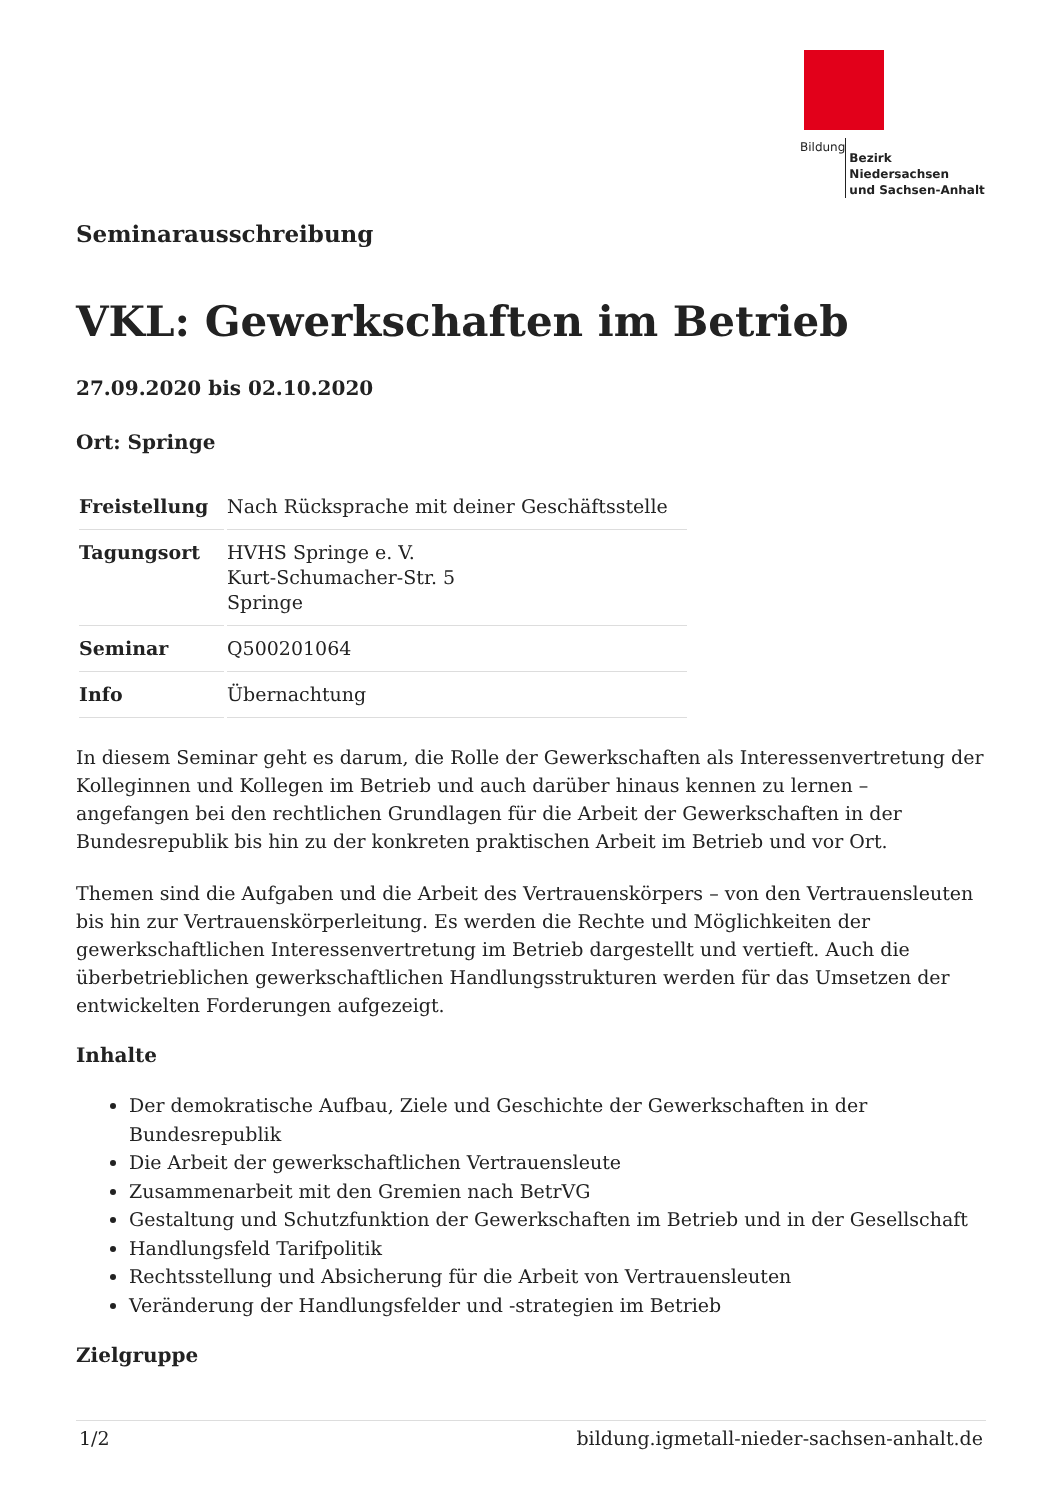Bildung Bezirk Niedersachsen
und Sachsen-Anhalt
Seminarausschreibung
VKL: Gewerkschaften im Betrieb
27.09.2020 bis 02.10.2020
Ort: Springe
| Freistellung | Nach Rücksprache mit deiner Geschäftsstelle |
| Tagungsort | HVHS Springe e. V. Kurt-Schumacher-Str. 5 Springe |
| Seminar | Q500201064 |
| Info | Übernachtung |
In diesem Seminar geht es darum, die Rolle der Gewerkschaften als Interessenvertretung der Kolleginnen und Kollegen im Betrieb und auch darüber hinaus kennen zu lernen – angefangen bei den rechtlichen Grundlagen für die Arbeit der Gewerkschaften in der Bundesrepublik bis hin zu der konkreten praktischen Arbeit im Betrieb und vor Ort.
Themen sind die Aufgaben und die Arbeit des Vertrauenskörpers – von den Vertrauensleuten bis hin zur Vertrauenskörperleitung. Es werden die Rechte und Möglichkeiten der gewerkschaftlichen Interessenvertretung im Betrieb dargestellt und vertieft. Auch die überbetrieblichen gewerkschaftlichen Handlungsstrukturen werden für das Umsetzen der entwickelten Forderungen aufgezeigt.
Inhalte
Der demokratische Aufbau, Ziele und Geschichte der Gewerkschaften in der Bundesrepublik
Die Arbeit der gewerkschaftlichen Vertrauensleute
Zusammenarbeit mit den Gremien nach BetrVG
Gestaltung und Schutzfunktion der Gewerkschaften im Betrieb und in der Gesellschaft
Handlungsfeld Tarifpolitik
Rechtsstellung und Absicherung für die Arbeit von Vertrauensleuten
Veränderung der Handlungsfelder und -strategien im Betrieb
Zielgruppe
1/2 bildung.igmetall-nieder-sachsen-anhalt.de